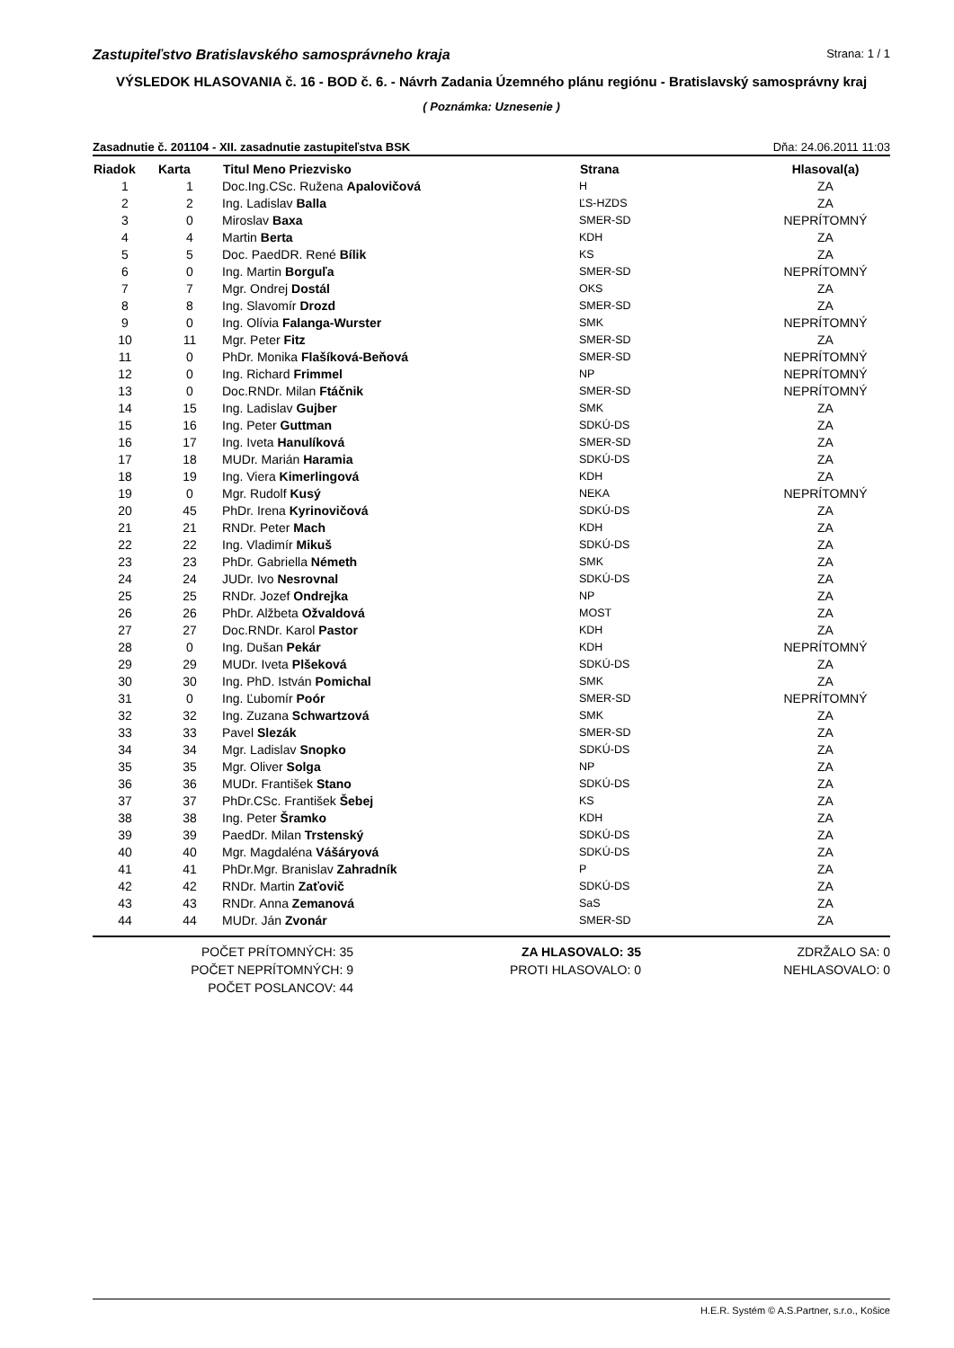Zastupiteľstvo Bratislavského samosprávneho kraja Strana: 1 / 1
VÝSLEDOK HLASOVANIA č. 16 - BOD č. 6. - Návrh Zadania Územného plánu regiónu - Bratislavský samosprávny kraj
( Poznámka: Uznesenie )
Zasadnutie č. 201104 - XII. zasadnutie zastupiteľstva BSK Dňa: 24.06.2011 11:03
| Riadok | Karta | Titul Meno Priezvisko | Strana | Hlasoval(a) |
| --- | --- | --- | --- | --- |
| 1 | 1 | Doc.Ing.CSc. Ružena Apalovičová | H | ZA |
| 2 | 2 | Ing. Ladislav Balla | ĽS-HZDS | ZA |
| 3 | 0 | Miroslav Baxa | SMER-SD | NEPRÍTOMNÝ |
| 4 | 4 | Martin Berta | KDH | ZA |
| 5 | 5 | Doc. PaedDR. René Bílik | KS | ZA |
| 6 | 0 | Ing. Martin Borguľa | SMER-SD | NEPRÍTOMNÝ |
| 7 | 7 | Mgr. Ondrej Dostál | OKS | ZA |
| 8 | 8 | Ing. Slavomír Drozd | SMER-SD | ZA |
| 9 | 0 | Ing. Olívia Falanga-Wurster | SMK | NEPRÍTOMNÝ |
| 10 | 11 | Mgr. Peter Fitz | SMER-SD | ZA |
| 11 | 0 | PhDr. Monika Flašíková-Beňová | SMER-SD | NEPRÍTOMNÝ |
| 12 | 0 | Ing. Richard Frimmel | NP | NEPRÍTOMNÝ |
| 13 | 0 | Doc.RNDr. Milan Ftáčnik | SMER-SD | NEPRÍTOMNÝ |
| 14 | 15 | Ing. Ladislav Gujber | SMK | ZA |
| 15 | 16 | Ing. Peter Guttman | SDKÚ-DS | ZA |
| 16 | 17 | Ing. Iveta Hanulíková | SMER-SD | ZA |
| 17 | 18 | MUDr. Marián Haramia | SDKÚ-DS | ZA |
| 18 | 19 | Ing. Viera Kimerlingová | KDH | ZA |
| 19 | 0 | Mgr. Rudolf Kusý | NEKA | NEPRÍTOMNÝ |
| 20 | 45 | PhDr. Irena Kyrinovičová | SDKÚ-DS | ZA |
| 21 | 21 | RNDr. Peter Mach | KDH | ZA |
| 22 | 22 | Ing. Vladimír Mikuš | SDKÚ-DS | ZA |
| 23 | 23 | PhDr. Gabriella Németh | SMK | ZA |
| 24 | 24 | JUDr. Ivo Nesrovnal | SDKÚ-DS | ZA |
| 25 | 25 | RNDr. Jozef Ondrejka | NP | ZA |
| 26 | 26 | PhDr. Alžbeta Ožvaldová | MOST | ZA |
| 27 | 27 | Doc.RNDr. Karol Pastor | KDH | ZA |
| 28 | 0 | Ing. Dušan Pekár | KDH | NEPRÍTOMNÝ |
| 29 | 29 | MUDr. Iveta Plšeková | SDKÚ-DS | ZA |
| 30 | 30 | Ing. PhD. István Pomichal | SMK | ZA |
| 31 | 0 | Ing. Ľubomír Poór | SMER-SD | NEPRÍTOMNÝ |
| 32 | 32 | Ing. Zuzana Schwartzová | SMK | ZA |
| 33 | 33 | Pavel Slezák | SMER-SD | ZA |
| 34 | 34 | Mgr. Ladislav Snopko | SDKÚ-DS | ZA |
| 35 | 35 | Mgr. Oliver Solga | NP | ZA |
| 36 | 36 | MUDr. František Stano | SDKÚ-DS | ZA |
| 37 | 37 | PhDr.CSc. František Šebej | KS | ZA |
| 38 | 38 | Ing. Peter Šramko | KDH | ZA |
| 39 | 39 | PaedDr. Milan Trstenský | SDKÚ-DS | ZA |
| 40 | 40 | Mgr. Magdaléna Vášáryová | SDKÚ-DS | ZA |
| 41 | 41 | PhDr.Mgr. Branislav Zahradník | P | ZA |
| 42 | 42 | RNDr. Martin Zaťovič | SDKÚ-DS | ZA |
| 43 | 43 | RNDr. Anna Zemanová | SaS | ZA |
| 44 | 44 | MUDr. Ján Zvonár | SMER-SD | ZA |
POČET PRÍTOMNÝCH: 35
POČET NEPRÍTOMNÝCH: 9
POČET POSLANCOV: 44
ZA HLASOVALO: 35
PROTI HLASOVALO: 0
ZDRŽALO SA: 0
NEHLASOVALO: 0
H.E.R. Systém © A.S.Partner, s.r.o., Košice